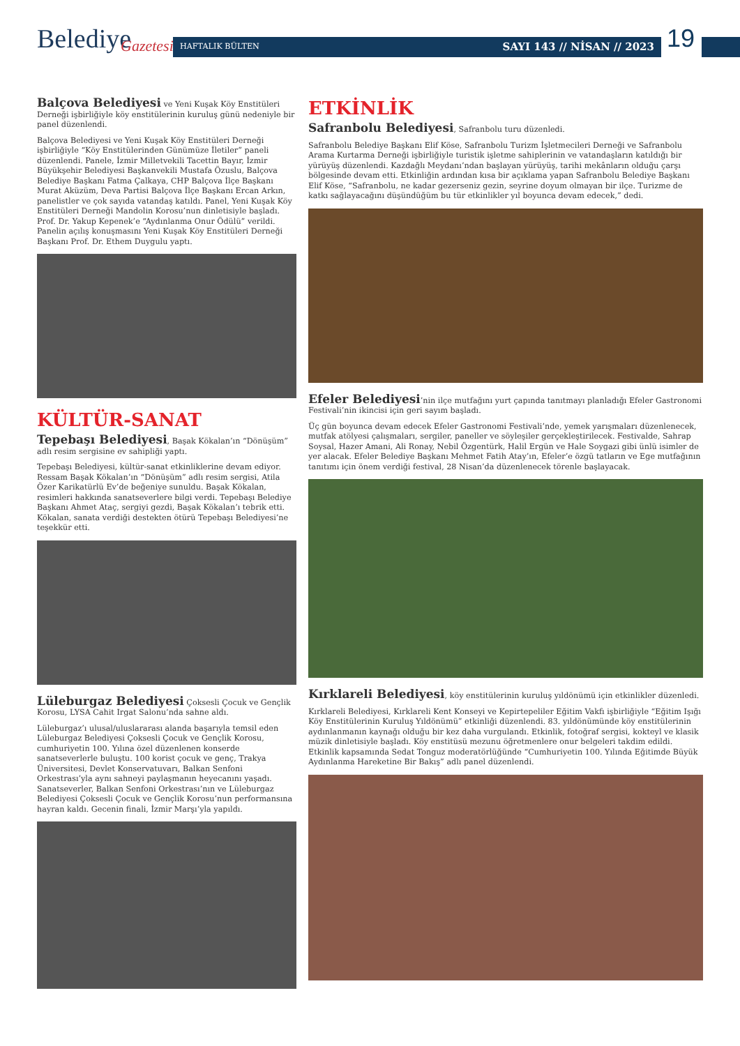Belediye
Gazetesi
HAFTALIK BÜLTEN SAYI 143 // NİSAN // 2023 19
Balçova Belediyesi ve Yeni Kuşak Köy Enstitüleri Derneği işbirliğiyle köy enstitülerinin kuruluş günü nedeniyle bir panel düzenlendi.
Balçova Belediyesi ve Yeni Kuşak Köy Enstitüleri Derneği işbirliğiyle “Köy Enstitülerinden Günümüze İletiler” paneli düzenlendi. Panele, İzmir Milletvekili Tacettin Bayır, İzmir Büyükşehir Belediyesi Başkanvekili Mustafa Özuslu, Balçova Belediye Başkanı Fatma Çalkaya, CHP Balçova İlçe Başkanı Murat Aküzüm, Deva Partisi Balçova İlçe Başkanı Ercan Arkın, panelistler ve çok sayıda vatandaş katıldı. Panel, Yeni Kuşak Köy Enstitüleri Derneği Mandolin Korosu’nun dinletisiyle başladı. Prof. Dr. Yakup Kepenek’e “Aydınlanma Onur Ödülü” verildi. Panelin açılış konuşmasını Yeni Kuşak Köy Enstitüleri Derneği Başkanı Prof. Dr. Ethem Duygulu yaptı.
KÜLTÜR-SANAT
Tepebaşı Belediyesi, Başak Kökalan’ın “Dönüşüm” adlı resim sergisine ev sahipliği yaptı.
Tepebaşı Belediyesi, kültür-sanat etkinliklerine devam ediyor. Ressam Başak Kökalan’ın “Dönüşüm” adlı resim sergisi, Atila Özer Karikatürlü Ev’de beğeniye sunuldu. Başak Kökalan, resimleri hakkında sanatseverlere bilgi verdi. Tepebaşı Belediye Başkanı Ahmet Ataç, sergiyi gezdi, Başak Kökalan’ı tebrik etti. Kökalan, sanata verdiği destekten ötürü Tepebaşı Belediyesi’ne teşekkür etti.
Lüleburgaz Belediyesi Çoksesli Çocuk ve Gençlik Korosu, LYSA Cahit Irgat Salonu’nda sahne aldı.
Lüleburgaz’ı ulusal/uluslararası alanda başarıyla temsil eden Lüleburgaz Belediyesi Çoksesli Çocuk ve Gençlik Korosu, cumhuriyetin 100. Yılına özel düzenlenen konserde sanatseverlerle buluştu. 100 korist çocuk ve genç, Trakya Üniversitesi, Devlet Konservatuvarı, Balkan Senfoni Orkestrası’yla aynı sahneyi paylaşmanın heyecanını yaşadı. Sanatseverler, Balkan Senfoni Orkestrası’nın ve Lüleburgaz Belediyesi Çoksesli Çocuk ve Gençlik Korosu’nun performansına hayran kaldı. Gecenin finali, İzmir Marşı’yla yapıldı.
ETKİNLİK
Safranbolu Belediyesi, Safranbolu turu düzenledi.
Safranbolu Belediye Başkanı Elif Köse, Safranbolu Turizm İşletmecileri Derneği ve Safranbolu Arama Kurtarma Derneği işbirliğiyle turistik işletme sahiplerinin ve vatandaşların katıldığı bir yürüyüş düzenlendi. Kazdağlı Meydanı’ndan başlayan yürüyüş, tarihi mekânların olduğu çarşı bölgesinde devam etti. Etkinliğin ardından kısa bir açıklama yapan Safranbolu Belediye Başkanı Elif Köse, “Safranbolu, ne kadar gezerseniz gezin, seyrine doyum olmayan bir ilçe. Turizme de katkı sağlayacağını düşündüğüm bu tür etkinlikler yıl boyunca devam edecek,” dedi.
Efeler Belediyesi’nin ilçe mutfağını yurt çapında tanıtmayı planladığı Efeler Gastronomi Festivali’nin ikincisi için geri sayım başladı.
Üç gün boyunca devam edecek Efeler Gastronomi Festivali’nde, yemek yarışmaları düzenlenecek, mutfak atölyesi çalışmaları, sergiler, paneller ve söyleşiler gerçekleştirilecek. Festivalde, Sahrap Soysal, Hazer Amani, Ali Ronay, Nebil Özgentürk, Halil Ergün ve Hale Soygazi gibi ünlü isimler de yer alacak. Efeler Belediye Başkanı Mehmet Fatih Atay’ın, Efeler’e özgü tatların ve Ege mutfağının tanıtımı için önem verdiği festival, 28 Nisan’da düzenlenecek törenle başlayacak.
Kırklareli Belediyesi, köy enstitülerinin kuruluş yıldönümü için etkinlikler düzenledi.
Kırklareli Belediyesi, Kırklareli Kent Konseyi ve Kepirtepeliler Eğitim Vakfı işbirliğiyle “Eğitim Işığı Köy Enstitülerinin Kuruluş Yıldönümü” etkinliği düzenlendi. 83. yıldönümünde köy enstitülerinin aydınlanmanın kaynağı olduğu bir kez daha vurgulandı. Etkinlik, fotoğraf sergisi, kokteyl ve klasik müzik dinletisiyle başladı. Köy enstitüsü mezunu öğretmenlere onur belgeleri takdim edildi. Etkinlik kapsamında Sedat Tonguz moderatörlüğünde “Cumhuriyetin 100. Yılında Eğitimde Büyük Aydınlanma Hareketine Bir Bakış” adlı panel düzenlendi.